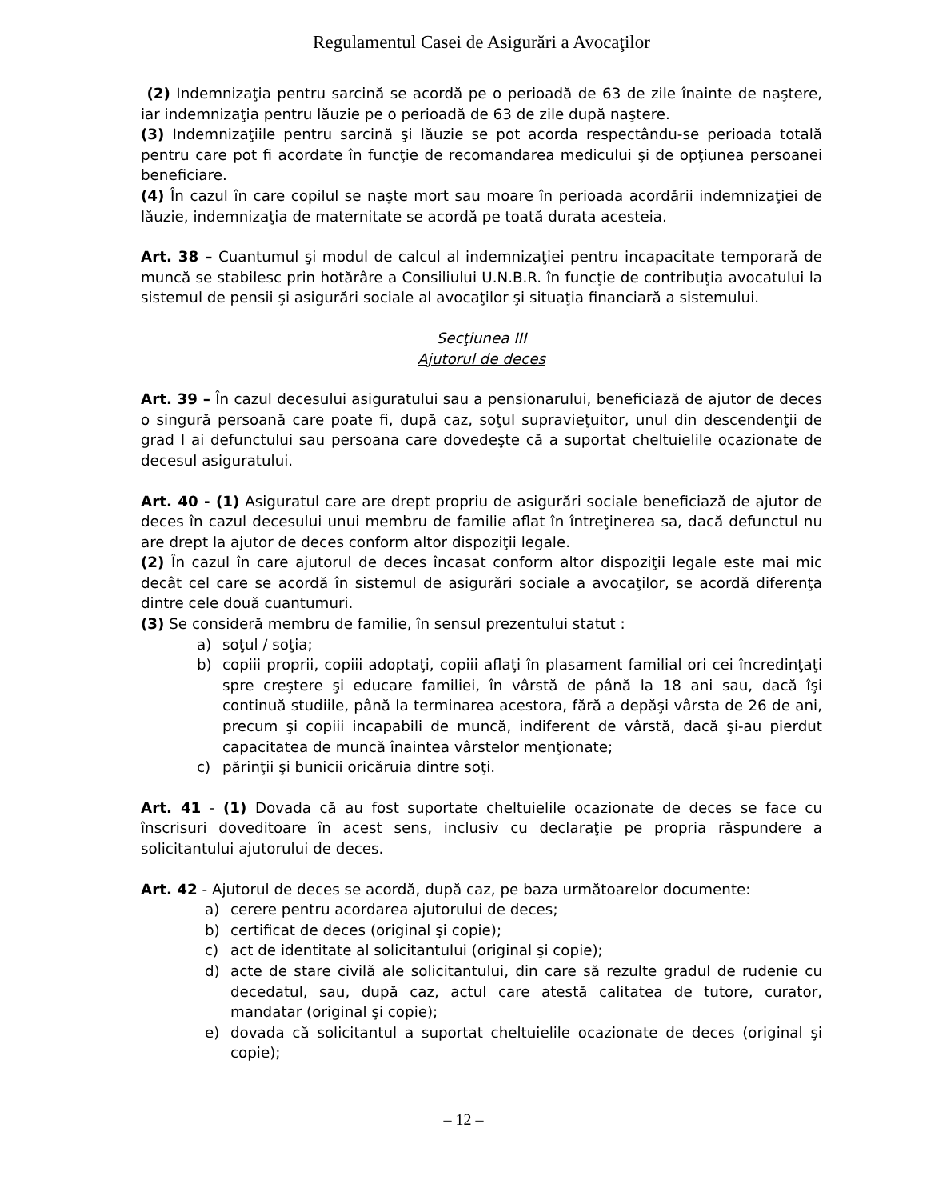Regulamentul Casei de Asigurări a Avocaţilor
(2) Indemnizaţia pentru sarcină se acordă pe o perioadă de 63 de zile înainte de naştere, iar indemnizaţia pentru lăuzie pe o perioadă de 63 de zile după naştere.
(3) Indemnizaţiile pentru sarcină şi lăuzie se pot acorda respectându-se perioada totală pentru care pot fi acordate în funcţie de recomandarea medicului şi de opţiunea persoanei beneficiare.
(4) În cazul în care copilul se naşte mort sau moare în perioada acordării indemnizaţiei de lăuzie, indemnizaţia de maternitate se acordă pe toată durata acesteia.
Art. 38 – Cuantumul şi modul de calcul al indemnizaţiei pentru incapacitate temporară de muncă se stabilesc prin hotărâre a Consiliului U.N.B.R. în funcţie de contribuţia avocatului la sistemul de pensii şi asigurări sociale al avocaţilor şi situaţia financiară a sistemului.
Secţiunea III
Ajutorul de deces
Art. 39 – În cazul decesului asiguratului sau a pensionarului, beneficiază de ajutor de deces o singură persoană care poate fi, după caz, soţul supravieţuitor, unul din descendenţii de grad I ai defunctului sau persoana care dovedeşte că a suportat cheltuielile ocazionate de decesul asiguratului.
Art. 40 - (1) Asiguratul care are drept propriu de asigurări sociale beneficiază de ajutor de deces în cazul decesului unui membru de familie aflat în întreţinerea sa, dacă defunctul nu are drept la ajutor de deces conform altor dispoziţii legale.
(2) În cazul în care ajutorul de deces încasat conform altor dispoziţii legale este mai mic decât cel care se acordă în sistemul de asigurări sociale a avocaţilor, se acordă diferenţa dintre cele două cuantumuri.
(3) Se consideră membru de familie, în sensul prezentului statut :
a) soţul / soţia;
b) copiii proprii, copiii adoptaţi, copiii aflaţi în plasament familial ori cei încredinţaţi spre creştere şi educare familiei, în vârstă de până la 18 ani sau, dacă îşi continuă studiile, până la terminarea acestora, fără a depăşi vârsta de 26 de ani, precum şi copiii incapabili de muncă, indiferent de vârstă, dacă şi-au pierdut capacitatea de muncă înaintea vârstelor menţionate;
c) părinţii şi bunicii oricăruia dintre soţi.
Art. 41 - (1) Dovada că au fost suportate cheltuielile ocazionate de deces se face cu înscrisuri doveditoare în acest sens, inclusiv cu declaraţie pe propria răspundere a solicitantului ajutorului de deces.
Art. 42 - Ajutorul de deces se acordă, după caz, pe baza următoarelor documente:
a) cerere pentru acordarea ajutorului de deces;
b) certificat de deces (original şi copie);
c) act de identitate al solicitantului (original şi copie);
d) acte de stare civilă ale solicitantului, din care să rezulte gradul de rudenie cu decedatul, sau, după caz, actul care atestă calitatea de tutore, curator, mandatar (original şi copie);
e) dovada că solicitantul a suportat cheltuielile ocazionate de deces (original şi copie);
– 12 –